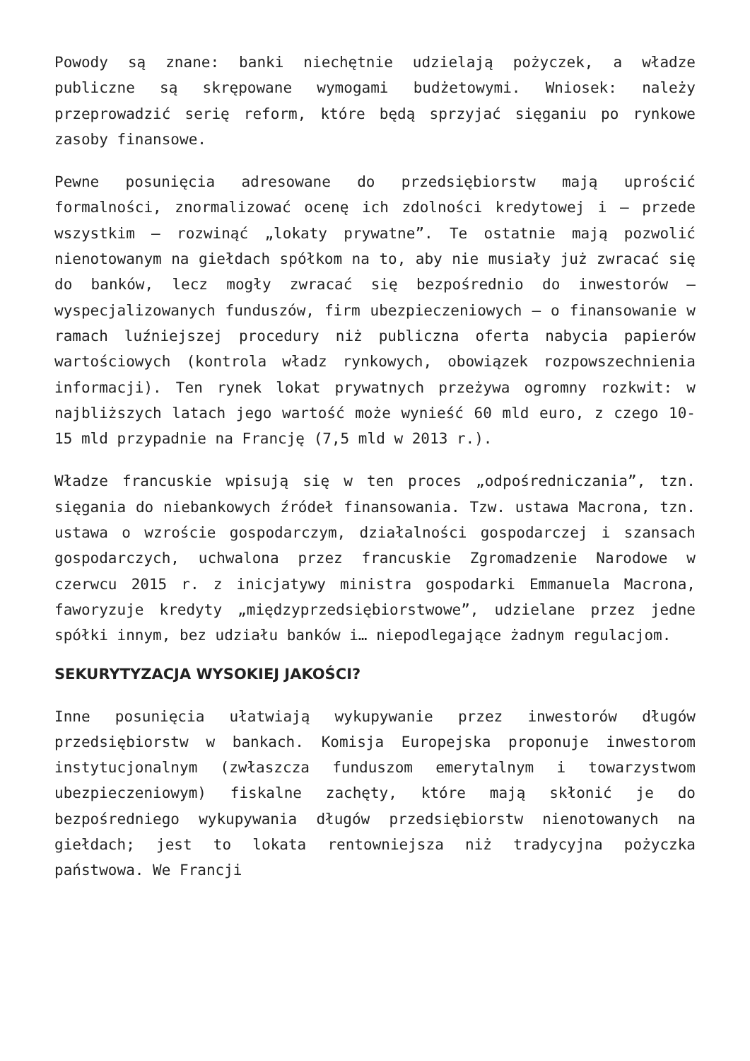Powody są znane: banki niechętnie udzielają pożyczek, a władze publiczne są skrępowane wymogami budżetowymi. Wniosek: należy przeprowadzić serię reform, które będą sprzyjać sięganiu po rynkowe zasoby finansowe.
Pewne posunięcia adresowane do przedsiębiorstw mają uprościć formalności, znormalizować ocenę ich zdolności kredytowej i – przede wszystkim – rozwinąć „lokaty prywatne”. Te ostatnie mają pozwolić nienotowanym na giełdach spółkom na to, aby nie musiały już zwracać się do banków, lecz mogły zwracać się bezpośrednio do inwestorów – wyspecjalizowanych funduszów, firm ubezpieczeniowych – o finansowanie w ramach luźniejszej procedury niż publiczna oferta nabycia papierów wartościowych (kontrola władz rynkowych, obowiązek rozpowszechnienia informacji). Ten rynek lokat prywatnych przeżywa ogromny rozkwit: w najbliższych latach jego wartość może wynieść 60 mld euro, z czego 10-15 mld przypadnie na Francję (7,5 mld w 2013 r.).
Władze francuskie wpisują się w ten proces „odpośredniczania”, tzn. sięgania do niebankowych źródeł finansowania. Tzw. ustawa Macrona, tzn. ustawa o wzroście gospodarczym, działalności gospodarczej i szansach gospodarczych, uchwalona przez francuskie Zgromadzenie Narodowe w czerwcu 2015 r. z inicjatywy ministra gospodarki Emmanuela Macrona, faworyzuje kredyty „międzyprzedsiębiorstwowe”, udzielane przez jedne spółki innym, bez udziału banków i… niepodlegające żadnym regulacjom.
SEKURYTYZACJA WYSOKIEJ JAKOŚCI?
Inne posunięcia ułatwiają wykupywanie przez inwestorów długów przedsiębiorstw w bankach. Komisja Europejska proponuje inwestorom instytucjonalnym (zwłaszcza funduszom emerytalnym i towarzystwom ubezpieczeniowym) fiskalne zachęty, które mają skłonić je do bezpośredniego wykupywania długów przedsiębiorstw nienotowanych na giełdach; jest to lokata rentowniejsza niż tradycyjna pożyczka państwowa. We Francji